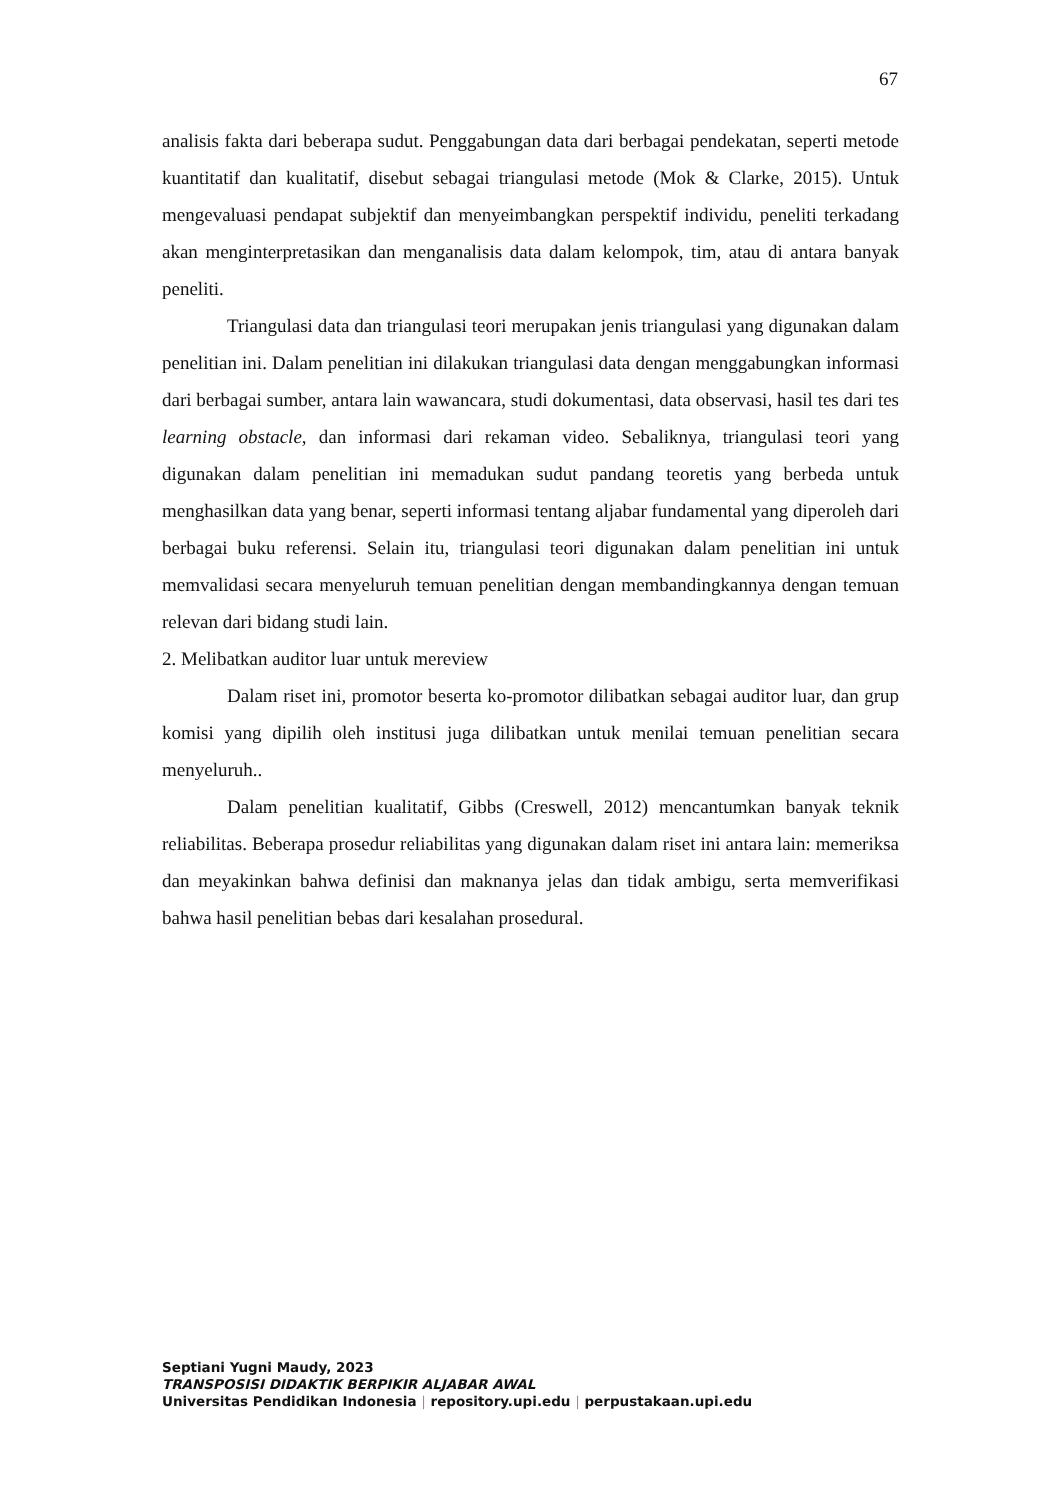67
analisis fakta dari beberapa sudut. Penggabungan data dari berbagai pendekatan, seperti metode kuantitatif dan kualitatif, disebut sebagai triangulasi metode (Mok & Clarke, 2015). Untuk mengevaluasi pendapat subjektif dan menyeimbangkan perspektif individu, peneliti terkadang akan menginterpretasikan dan menganalisis data dalam kelompok, tim, atau di antara banyak peneliti.
Triangulasi data dan triangulasi teori merupakan jenis triangulasi yang digunakan dalam penelitian ini. Dalam penelitian ini dilakukan triangulasi data dengan menggabungkan informasi dari berbagai sumber, antara lain wawancara, studi dokumentasi, data observasi, hasil tes dari tes learning obstacle, dan informasi dari rekaman video. Sebaliknya, triangulasi teori yang digunakan dalam penelitian ini memadukan sudut pandang teoretis yang berbeda untuk menghasilkan data yang benar, seperti informasi tentang aljabar fundamental yang diperoleh dari berbagai buku referensi. Selain itu, triangulasi teori digunakan dalam penelitian ini untuk memvalidasi secara menyeluruh temuan penelitian dengan membandingkannya dengan temuan relevan dari bidang studi lain.
2. Melibatkan auditor luar untuk mereview
Dalam riset ini, promotor beserta ko-promotor dilibatkan sebagai auditor luar, dan grup komisi yang dipilih oleh institusi juga dilibatkan untuk menilai temuan penelitian secara menyeluruh..
Dalam penelitian kualitatif, Gibbs (Creswell, 2012) mencantumkan banyak teknik reliabilitas. Beberapa prosedur reliabilitas yang digunakan dalam riset ini antara lain: memeriksa dan meyakinkan bahwa definisi dan maknanya jelas dan tidak ambigu, serta memverifikasi bahwa hasil penelitian bebas dari kesalahan prosedural.
Septiani Yugni Maudy, 2023
TRANSPOSISI DIDAKTIK BERPIKIR ALJABAR AWAL
Universitas Pendidikan Indonesia | repository.upi.edu | perpustakaan.upi.edu